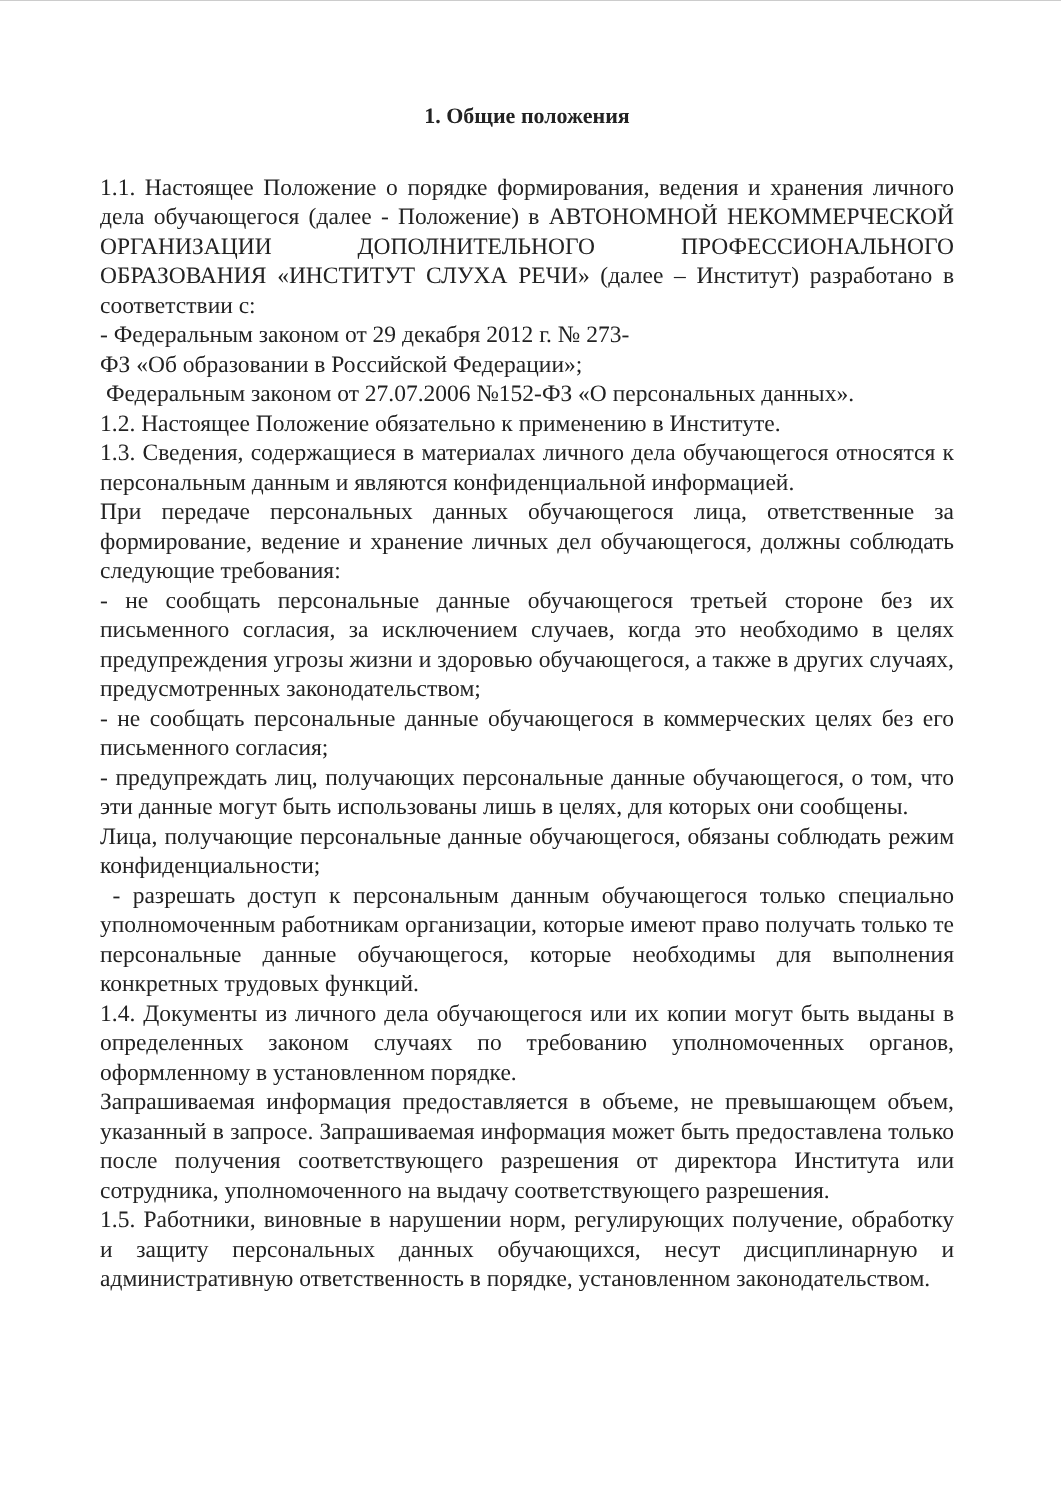1. Общие положения
1.1. Настоящее Положение о порядке формирования, ведения и хранения личного дела обучающегося (далее - Положение) в АВТОНОМНОЙ НЕКОММЕРЧЕСКОЙ ОРГАНИЗАЦИИ ДОПОЛНИТЕЛЬНОГО ПРОФЕССИОНАЛЬНОГО ОБРАЗОВАНИЯ «ИНСТИТУТ СЛУХА РЕЧИ» (далее – Институт) разработано в соответствии с:
- Федеральным законом от 29 декабря 2012 г. № 273-
ФЗ «Об образовании в Российской Федерации»;
Федеральным законом от 27.07.2006 №152-ФЗ «О персональных данных».
1.2. Настоящее Положение обязательно к применению в Институте.
1.3. Сведения, содержащиеся в материалах личного дела обучающегося относятся к персональным данным и являются конфиденциальной информацией.
При передаче персональных данных обучающегося лица, ответственные за формирование, ведение и хранение личных дел обучающегося, должны соблюдать следующие требования:
- не сообщать персональные данные обучающегося третьей стороне без их письменного согласия, за исключением случаев, когда это необходимо в целях предупреждения угрозы жизни и здоровью обучающегося, а также в других случаях, предусмотренных законодательством;
- не сообщать персональные данные обучающегося в коммерческих целях без его письменного согласия;
- предупреждать лиц, получающих персональные данные обучающегося, о том, что эти данные могут быть использованы лишь в целях, для которых они сообщены.
Лица, получающие персональные данные обучающегося, обязаны соблюдать режим конфиденциальности;
- разрешать доступ к персональным данным обучающегося только специально уполномоченным работникам организации, которые имеют право получать только те персональные данные обучающегося, которые необходимы для выполнения конкретных трудовых функций.
1.4. Документы из личного дела обучающегося или их копии могут быть выданы в определенных законом случаях по требованию уполномоченных органов, оформленному в установленном порядке.
Запрашиваемая информация предоставляется в объеме, не превышающем объем, указанный в запросе. Запрашиваемая информация может быть предоставлена только после получения соответствующего разрешения от директора Института или сотрудника, уполномоченного на выдачу соответствующего разрешения.
1.5. Работники, виновные в нарушении норм, регулирующих получение, обработку и защиту персональных данных обучающихся, несут дисциплинарную и административную ответственность в порядке, установленном законодательством.